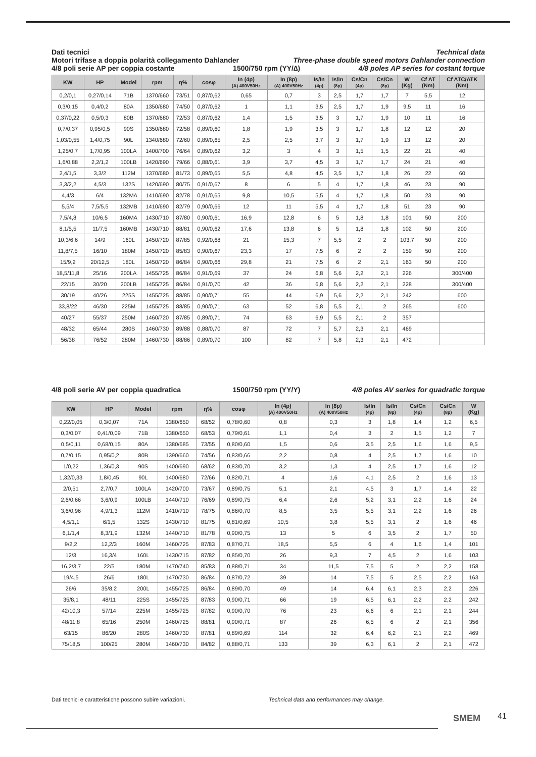Dati tecnici Technical data
Motori trifase a doppia polarità collegamento Dahlander Three-phase double speed motors Dahlander connection
4/8 poli serie AP per coppia costante 1500/750 rpm (YY/∆) 4/8 poles AP series for costant torque
| KW | HP | Model | rpm | η% | cosφ | In (4p) (A) 400V50Hz | In (8p) (A) 400V50Hz | Is/In (4p) | Is/In (8p) | Cs/Cn (4p) | Cs/Cn (8p) | W (Kg) | Cf AT (Nm) | Cf ATC/ATK (Nm) |
| --- | --- | --- | --- | --- | --- | --- | --- | --- | --- | --- | --- | --- | --- | --- |
| 0,2/0,1 | 0,27/0,14 | 71B | 1370/660 | 73/51 | 0,87/0,62 | 0,65 | 0,7 | 3 | 2,5 | 1,7 | 1,7 | 7 | 5,5 | 12 |
| 0,3/0,15 | 0,4/0,2 | 80A | 1350/680 | 74/50 | 0,87/0,62 | 1 | 1,1 | 3,5 | 2,5 | 1,7 | 1,9 | 9,5 | 11 | 16 |
| 0,37/0,22 | 0,5/0,3 | 80B | 1370/680 | 72/53 | 0,87/0,62 | 1,4 | 1,5 | 3,5 | 3 | 1,7 | 1,9 | 10 | 11 | 16 |
| 0,7/0,37 | 0,95/0,5 | 90S | 1350/680 | 72/58 | 0,89/0,60 | 1,8 | 1,9 | 3,5 | 3 | 1,7 | 1,8 | 12 | 12 | 20 |
| 1,03/0,55 | 1,4/0,75 | 90L | 1340/680 | 72/60 | 0,89/0,65 | 2,5 | 2,5 | 3,7 | 3 | 1,7 | 1,9 | 13 | 12 | 20 |
| 1,25/0,7 | 1,7/0,95 | 100LA | 1400/700 | 76/64 | 0,89/0,62 | 3,2 | 3 | 4 | 3 | 1,5 | 1,5 | 22 | 21 | 40 |
| 1,6/0,88 | 2,2/1,2 | 100LB | 1420/690 | 79/66 | 0,88/0,61 | 3,9 | 3,7 | 4,5 | 3 | 1,7 | 1,7 | 24 | 21 | 40 |
| 2,4/1,5 | 3,3/2 | 112M | 1370/680 | 81/73 | 0,89/0,65 | 5,5 | 4,8 | 4,5 | 3,5 | 1,7 | 1,8 | 26 | 22 | 60 |
| 3,3/2,2 | 4,5/3 | 132S | 1420/690 | 80/75 | 0,91/0,67 | 8 | 6 | 5 | 4 | 1,7 | 1,8 | 46 | 23 | 90 |
| 4,4/3 | 6/4 | 132MA | 1410/690 | 82/78 | 0,91/0,65 | 9,8 | 10,5 | 5,5 | 4 | 1,7 | 1,8 | 50 | 23 | 90 |
| 5,5/4 | 7,5/5,5 | 132MB | 1410/690 | 82/79 | 0,90/0,66 | 12 | 11 | 5,5 | 4 | 1,7 | 1,8 | 51 | 23 | 90 |
| 7,5/4,8 | 10/6,5 | 160MA | 1430/710 | 87/80 | 0,90/0,61 | 16,9 | 12,8 | 6 | 5 | 1,8 | 1,8 | 101 | 50 | 200 |
| 8,1/5,5 | 11/7,5 | 160MB | 1430/710 | 88/81 | 0,90/0,62 | 17,6 | 13,8 | 6 | 5 | 1,8 | 1,8 | 102 | 50 | 200 |
| 10,3/6,6 | 14/9 | 160L | 1450/720 | 87/85 | 0,92/0,68 | 21 | 15,3 | 7 | 5,5 | 2 | 2 | 103,7 | 50 | 200 |
| 11,8/7,5 | 16/10 | 180M | 1450/720 | 85/83 | 0,90/0,67 | 23,3 | 17 | 7,5 | 6 | 2 | 2 | 159 | 50 | 200 |
| 15/9,2 | 20/12,5 | 180L | 1450/720 | 86/84 | 0,90/0,66 | 29,8 | 21 | 7,5 | 6 | 2 | 2,1 | 163 | 50 | 200 |
| 18,5/11,8 | 25/16 | 200LA | 1455/725 | 86/84 | 0,91/0,69 | 37 | 24 | 6,8 | 5,6 | 2,2 | 2,1 | 226 | | 300/400 |
| 22/15 | 30/20 | 200LB | 1455/725 | 86/84 | 0,91/0,70 | 42 | 36 | 6,8 | 5,6 | 2,2 | 2,1 | 228 | | 300/400 |
| 30/19 | 40/26 | 225S | 1455/725 | 88/85 | 0,90/0,71 | 55 | 44 | 6,9 | 5,6 | 2,2 | 2,1 | 242 | | 600 |
| 33,8/22 | 46/30 | 225M | 1455/725 | 88/85 | 0,90/0,71 | 63 | 52 | 6,8 | 5,5 | 2,1 | 2 | 265 | | 600 |
| 40/27 | 55/37 | 250M | 1460/720 | 87/85 | 0,89/0,71 | 74 | 63 | 6,9 | 5,5 | 2,1 | 2 | 357 | | |
| 48/32 | 65/44 | 280S | 1460/730 | 89/88 | 0,88/0,70 | 87 | 72 | 7 | 5,7 | 2,3 | 2,1 | 469 | | |
| 56/38 | 76/52 | 280M | 1460/730 | 88/86 | 0,89/0,70 | 100 | 82 | 7 | 5,8 | 2,3 | 2,1 | 472 | | |
4/8 poli serie AV per coppia quadratica 1500/750 rpm (YY/Y) 4/8 poles AV series for quadratic torque
| KW | HP | Model | rpm | η% | cosφ | In (4p) (A) 400V50Hz | In (8p) (A) 400V50Hz | Is/In (4p) | Is/In (8p) | Cs/Cn (4p) | Cs/Cn (8p) | W (Kg) |
| --- | --- | --- | --- | --- | --- | --- | --- | --- | --- | --- | --- | --- |
| 0,22/0,05 | 0,3/0,07 | 71A | 1380/650 | 68/52 | 0,78/0,60 | 0,8 | 0,3 | 3 | 1,8 | 1,4 | 1,2 | 6,5 |
| 0,3/0,07 | 0,41/0,09 | 71B | 1380/650 | 68/53 | 0,79/0,61 | 1,1 | 0,4 | 3 | 2 | 1,5 | 1,2 | 7 |
| 0,5/0,11 | 0,68/0,15 | 80A | 1380/685 | 73/55 | 0,80/0,60 | 1,5 | 0,6 | 3,5 | 2,5 | 1,6 | 1,6 | 9,5 |
| 0,7/0,15 | 0,95/0,2 | 80B | 1390/660 | 74/56 | 0,83/0,66 | 2,2 | 0,8 | 4 | 2,5 | 1,7 | 1,6 | 10 |
| 1/0,22 | 1,36/0,3 | 90S | 1400/690 | 68/62 | 0,83/0,70 | 3,2 | 1,3 | 4 | 2,5 | 1,7 | 1,6 | 12 |
| 1,32/0,33 | 1,8/0,45 | 90L | 1400/680 | 72/66 | 0,82/0,71 | 4 | 1,6 | 4,1 | 2,5 | 2 | 1,6 | 13 |
| 2/0,51 | 2,7/0,7 | 100LA | 1420/700 | 73/67 | 0,89/0,75 | 5,1 | 2,1 | 4,5 | 3 | 1,7 | 1,4 | 22 |
| 2,6/0,66 | 3,6/0,9 | 100LB | 1440/710 | 76/69 | 0,89/0,75 | 6,4 | 2,6 | 5,2 | 3,1 | 2,2 | 1,6 | 24 |
| 3,6/0,96 | 4,9/1,3 | 112M | 1410/710 | 78/75 | 0,86/0,70 | 8,5 | 3,5 | 5,5 | 3,1 | 2,2 | 1,6 | 26 |
| 4,5/1,1 | 6/1,5 | 132S | 1430/710 | 81/75 | 0,81/0,69 | 10,5 | 3,8 | 5,5 | 3,1 | 2 | 1,6 | 46 |
| 6,1/1,4 | 8,3/1,9 | 132M | 1440/710 | 81/78 | 0,90/0,75 | 13 | 5 | 6 | 3,5 | 2 | 1,7 | 50 |
| 9/2,2 | 12,2/3 | 160M | 1460/725 | 87/83 | 0,87/0,71 | 18,5 | 5,5 | 6 | 4 | 1,6 | 1,4 | 101 |
| 12/3 | 16,3/4 | 160L | 1430/715 | 87/82 | 0,85/0,70 | 26 | 9,3 | 7 | 4,5 | 2 | 1,6 | 103 |
| 16,2/3,7 | 22/5 | 180M | 1470/740 | 85/83 | 0,88/0,71 | 34 | 11,5 | 7,5 | 5 | 2 | 2,2 | 158 |
| 19/4,5 | 26/6 | 180L | 1470/730 | 86/84 | 0,87/0,72 | 39 | 14 | 7,5 | 5 | 2,5 | 2,2 | 163 |
| 26/6 | 35/8,2 | 200L | 1455/725 | 86/84 | 0,89/0,70 | 49 | 14 | 6,4 | 6,1 | 2,3 | 2,2 | 226 |
| 35/8,1 | 48/11 | 225S | 1455/725 | 87/83 | 0,90/0,71 | 66 | 19 | 6,5 | 6,1 | 2,2 | 2,2 | 242 |
| 42/10,3 | 57/14 | 225M | 1455/725 | 87/82 | 0,90/0,70 | 76 | 23 | 6,6 | 6 | 2,1 | 2,1 | 244 |
| 48/11,8 | 65/16 | 250M | 1460/725 | 88/81 | 0,90/0,71 | 87 | 26 | 6,5 | 6 | 2 | 2,1 | 356 |
| 63/15 | 86/20 | 280S | 1460/730 | 87/81 | 0,89/0,69 | 114 | 32 | 6,4 | 6,2 | 2,1 | 2,2 | 469 |
| 75/18,5 | 100/25 | 280M | 1460/730 | 84/82 | 0,88/0,71 | 133 | 39 | 6,3 | 6,1 | 2 | 2,1 | 472 |
Dati tecnici e caratteristiche possono subire variazioni. Technical data and performances may change.
SMEM 41